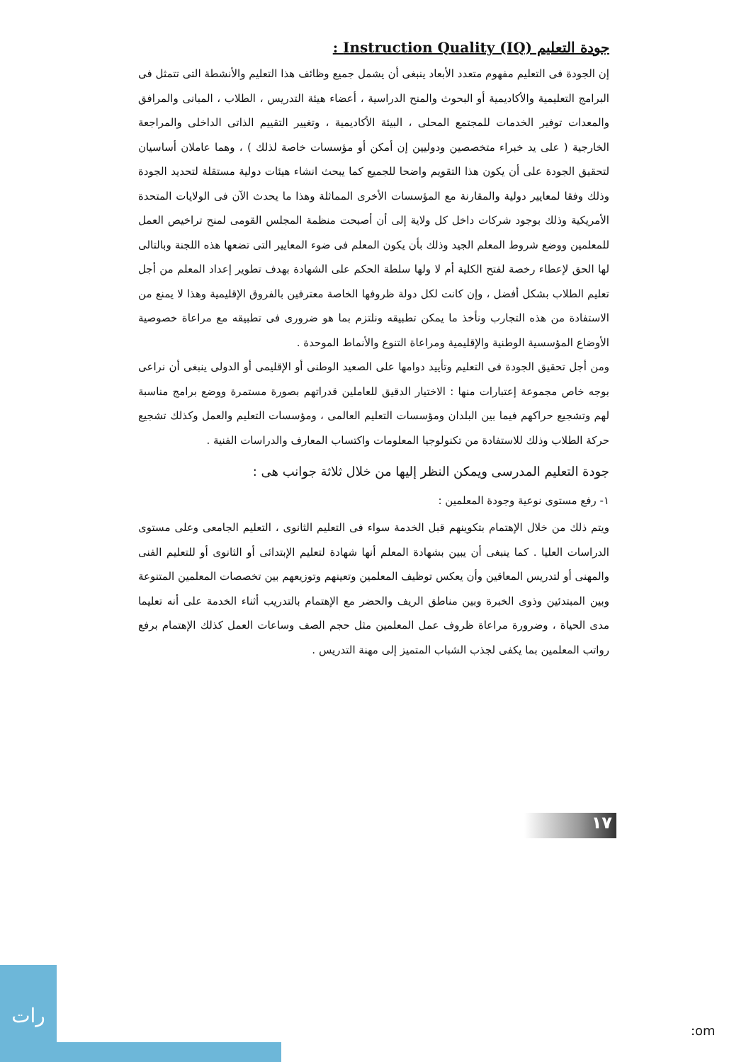جودة التعليم Instruction Quality (IQ) :
إن الجودة فى التعليم مفهوم متعدد الأبعاد ينبغى أن يشمل جميع وظائف هذا التعليم والأنشطة التى تتمثل فى البرامج التعليمية والأكاديمية أو البحوث والمنح الدراسية ، أعضاء هيئة التدريس ، الطلاب ، المبانى والمرافق والمعدات توفير الخدمات للمجتمع المحلى ، البيئة الأكاديمية ، وتغيير التقييم الذاتى الداخلى والمراجعة الخارجية ( على يد خبراء متخصصين ودوليين إن أمكن أو مؤسسات خاصة لذلك ) ، وهما عاملان أساسيان لتحقيق الجودة على أن يكون هذا التقويم واضحا للجميع كما يبحث انشاء هيئات دولية مستقلة لتحديد الجودة وذلك وفقا لمعايير دولية والمقارنة مع المؤسسات الأخرى المماثلة وهذا ما يحدث الآن فى الولايات المتحدة الأمريكية وذلك بوجود شركات داخل كل ولاية إلى أن أصبحت منظمة المجلس القومى لمنح تراخيص العمل للمعلمين ووضع شروط المعلم الجيد وذلك بأن يكون المعلم فى ضوء المعايير التى تضعها هذه اللجنة وبالتالى لها الحق لإعطاء رخصة لفتح الكلية أم لا ولها سلطة الحكم على الشهادة بهدف تطوير إعداد المعلم من أجل تعليم الطلاب بشكل أفضل ، وإن كانت لكل دولة ظروفها الخاصة معترفين بالفروق الإقليمية وهذا لا يمنع من الاستفادة من هذه التجارب ونأخذ ما يمكن تطبيقه ونلتزم بما هو ضرورى فى تطبيقه مع مراعاة خصوصية الأوضاع المؤسسية الوطنية والإقليمية ومراعاة التنوع والأنماط الموحدة .
ومن أجل تحقيق الجودة فى التعليم وتأييد دوامها على الصعيد الوطنى أو الإقليمى أو الدولى ينبغى أن نراعى بوجه خاص مجموعة إعتبارات منها : الاختيار الدقيق للعاملين قدراتهم بصورة مستمرة ووضع برامج مناسبة لهم وتشجيع حراكهم فيما بين البلدان ومؤسسات التعليم العالمى ، ومؤسسات التعليم والعمل وكذلك تشجيع حركة الطلاب وذلك للاستفادة من تكنولوجيا المعلومات واكتساب المعارف والدراسات الفنية .
جودة التعليم المدرسى ويمكن النظر إليها من خلال ثلاثة جوانب هى :
١- رفع مستوى نوعية وجودة المعلمين :
ويتم ذلك من خلال الإهتمام بتكوينهم قبل الخدمة سواء فى التعليم الثانوى ، التعليم الجامعى وعلى مستوى الدراسات العليا . كما ينبغى أن يبين بشهادة المعلم أنها شهادة لتعليم الإبتدائى أو الثانوى أو للتعليم الفنى والمهنى أو لتدريس المعاقين وأن يعكس توظيف المعلمين وتعينهم وتوزيعهم بين تخصصات المعلمين المتنوعة وبين المبتدئين وذوى الخبرة وبين مناطق الريف والحضر مع الإهتمام بالتدريب أثناء الخدمة على أنه تعليما مدى الحياة ، وضرورة مراعاة ظروف عمل المعلمين مثل حجم الصف وساعات العمل كذلك الإهتمام برفع رواتب المعلمين بما يكفى لجذب الشباب المتميز إلى مهنة التدريس .
١٧
رات
:om